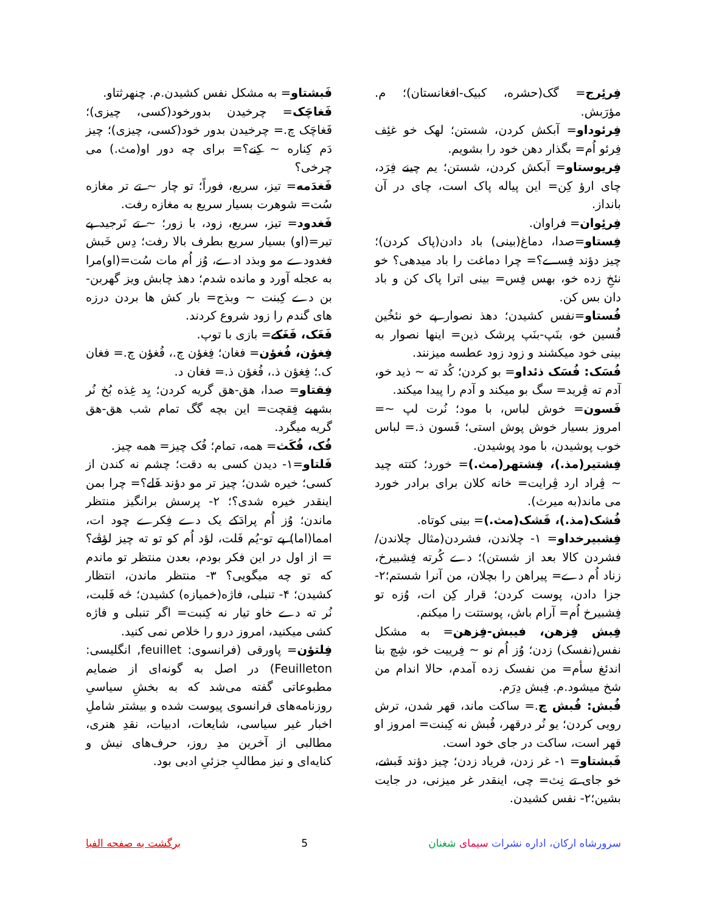فِرئِرج= گک(حشره، کبیک-افغانستان)؛ م. مؤرَبش.
فِرئوداو= آبکش کردن، شستن؛ لهک خو غئِف فِرئو اُم= بگذار دهن خود را بشویم.
فِریوستاو= آبکش کردن، شستن؛ یم چینے فِرَد، چای ارؤ کِن= این پیاله پاک است، چای در آن بانداز.
فِرئِوان= فراوان.
فِستاو=صدا، دماغ(بینی) باد دادن(پاک کردن)؛ چیز دؤند فِســـے؟= چرا دماغت را باد میدهی؟ خو نئخِ زده خو، بهس فِس= بینی اترا پاک کن و باد دان بس کن.
فُستاو=نفس کشیدن؛ دهذ نصوار پے خو نئخُین فُسین خو، بنَپ-بنَپ پرشک ذین= اینها نصوار به بینی خود میکشند و زود زود عطسه میزنند.
فُسَک: فُسَک ذئداو= بو کردن؛ کُد ته ~ ذید خو، آدم ته ڤِرید= سگ بو میکند و آدم را پیدا میکند.
فَسون= خوش لباس، با مود؛ نُرت لپ ~= امروز بسیار خوش پوش استی؛ فَسون ذ.= لباس خوب پوشیدن، با مود پوشیدن.
فِشتیر(مذ.)، فِشتهر(مث.)= خورد؛ کتته چید ~ ڤِراد ارد ڤِرایت= خانه کلان برای برادر خورد می ماند(به میرث).
فُشک(مذ.)، فَشک(مث.)= بینی کوتاه.
فِشبیرخداو= ۱- چلاندن، فشردن(مثال چلاندن/فشردن کالا بعد از شستن)؛ دے کُرته فِشبیرخ، زناد اُم دے= پیراهن را بچلان، من آنرا شستم؛۲- جزا دادن، پوست کردن؛ قرار کِن ات، وُزه تو فِشبیرخ اُم= آرام باش، پوستتت را میکنم.
فِبش فِزهن، فیبش-فِزهن= به مشکل نفس(نفسک) زدن؛ وُز اُم نو ~ فِرییت خو، شِچ بنا اندئغ سأم= من نفسک زده آمدم، حالا اندام من شخ میشود.م. فِبش دِرَم.
فُبش: فُبش چ.= ساکت ماند، قهر شدن، ترش رویی کردن؛ یو نُر درقهر، فُبش نه کِبنت= امروز او قهر است، ساکت در جای خود است.
فَبشتاو= ۱- غر زدن، فریاد زدن؛ چیز دؤند فَبشے، خو جای تے نِث= چی، اینقدر غر میزنی، در جایت بشین؛۲- نفس کشیدن.
فَبشتاو= به مشکل نفس کشیدن.م. چنهرثتاو.
فَغاچَک= چرخیدن بدورخود(کسی، چیزی)؛ فَغاچَک چ.= چرخیدن بدور خود(کسی، چیزی)؛ چیز دَم کِناره ~ کِنے؟= برای چه دور او(مث.) می چرخی؟
فَغدَمه= تیز، سریع، فوراً؛ تو چار ~ تے تر مغازه سُت= شوهرت بسیار سریع به مغازه رفت.
فَغدود= تیز، سریع، زود، با زور؛ ~ تے نَرجید پے تیر=(او) بسیار سریع بطرف بالا رفت؛ دِس خَبش فغدودے مو وبذد ادے، وُز اُم مات سُت=(او)مرا به عجله آورد و مانده شدم؛ دهذ چابش ویز گهربن-بن دے کِبنت ~ وبذج= بار کش ها بردن درزه های گندم را زود شروع کردند.
فَغَک، فَغَکے= بازی با توپ.
فِغؤن، فُغؤن= فغان؛ فِغؤن چ.، فُغؤن چ.= فغان ک.؛ فِغؤن ذ.، فُغؤن ذ.= فغان د.
فِقتاو= صدا، هق-هق گریه کردن؛ یِد غِذه بُخ نُر بشهبے فِقچت= این بچه گگ تمام شب هق-هق گریه میگرد.
فُک، فُکَث= همه، تمام؛ فُک چیز= همه چیز.
فَلتاو=۱- دیدن کسی به دقت؛ چشم نه کندن از کسی؛ خیره شدن؛ چیز تر مو دؤند فَلے؟= چرا بمن اینقدر خیره شدی؟؛ ۲- پرسش برانگیز منتظر ماندن؛ وُز اُم پرادَکے یک دے فِکرے چود ات، امما(اما) پے تو-یُم فَلت، لؤد اُم کو تو ته چیز لؤڤے؟= از اول در این فکر بودم، بعدن منتظر تو ماندم که تو چه میگویی؟ ۳- منتظر ماندن، انتظار کشیدن؛ ۴- تنبلی، فاژه(خمیازه) کشیدن؛ څه فَلبت، نُر ته دے خاو تیار نه کِنبت= اگر تنبلی و فاژه کشی میکنید، امروز درو را خلاص نمی کنید.
فِلتؤن= پاورقی (فرانسوی: feuillet, انگلیسی: Feuilleton) در اصل به گونه‌ای از ضمایم مطبوعاتی گفته می‌شد که به بخشِ سیاسیِ روزنامه‌های فرانسوی پیوست شده و بیشتر شاملِ اخبار غیر سیاسی، شایعات، ادبیات، نقدِ هنری، مطالبی از آخرین مدِ روز، حرف‌های نیش و کنایه‌ای و نیز مطالبِ جزئیِ ادبی بود.
سرورشاه ارکان، اداره نشرات سیمای شغنان 5 برگشت به صفحه الفبا